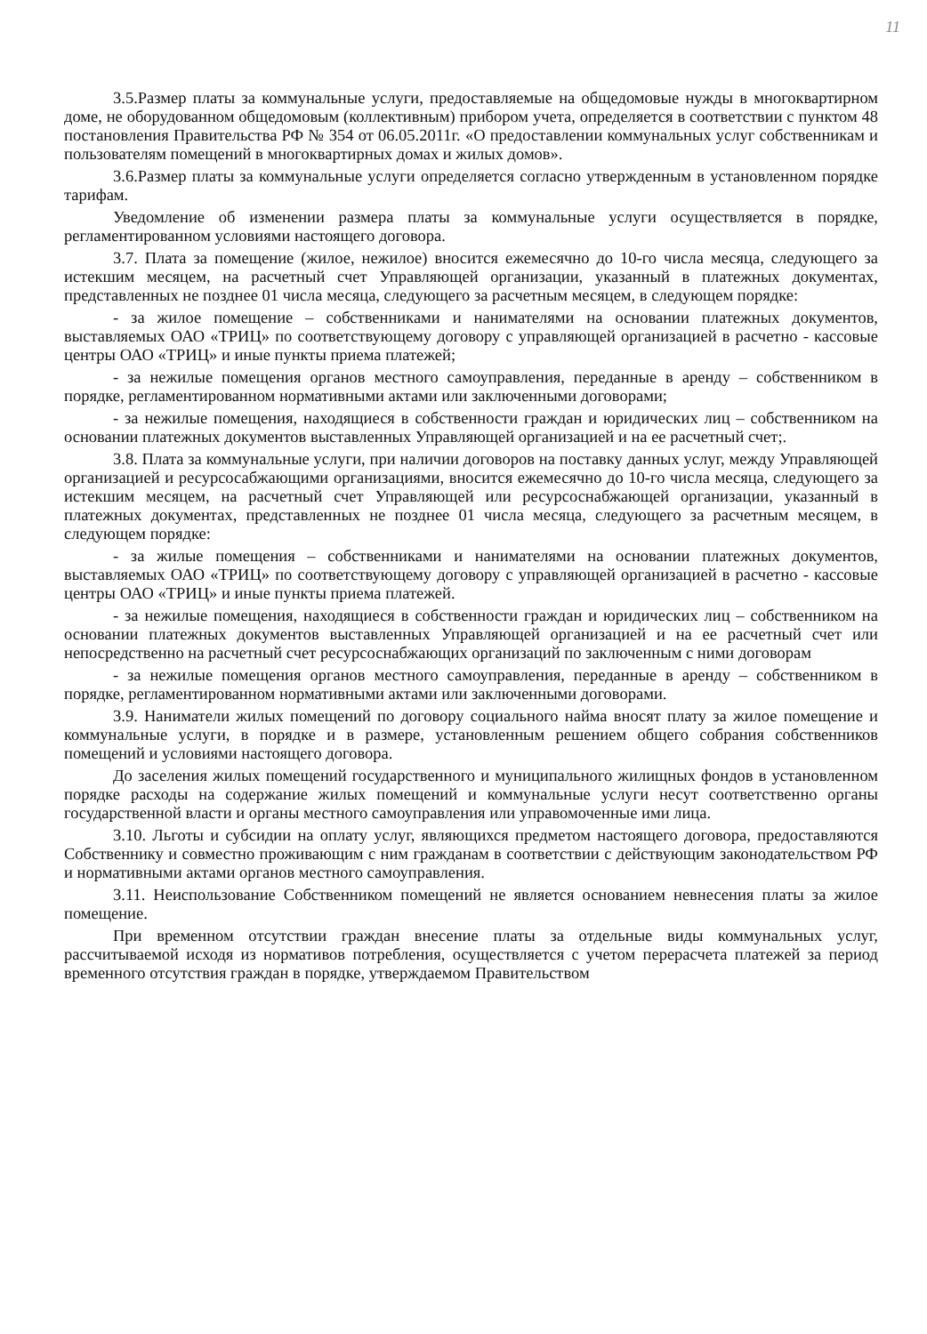11
3.5.Размер платы за коммунальные услуги, предоставляемые на общедомовые нужды в многоквартирном доме, не оборудованном общедомовым (коллективным) прибором учета, определяется в соответствии с пунктом 48 постановления Правительства РФ № 354 от 06.05.2011г. «О предоставлении коммунальных услуг собственникам и пользователям помещений в многоквартирных домах и жилых домов».
3.6.Размер платы за коммунальные услуги определяется согласно утвержденным в установленном порядке тарифам.
Уведомление об изменении размера платы за коммунальные услуги осуществляется в порядке, регламентированном условиями настоящего договора.
3.7. Плата за помещение (жилое, нежилое) вносится ежемесячно до 10-го числа месяца, следующего за истекшим месяцем, на расчетный счет Управляющей организации, указанный в платежных документах, представленных не позднее 01 числа месяца, следующего за расчетным месяцем, в следующем порядке:
- за жилое помещение – собственниками и нанимателями на основании платежных документов, выставляемых ОАО «ТРИЦ» по соответствующему договору с управляющей организацией в расчетно - кассовые центры ОАО «ТРИЦ» и иные пункты приема платежей;
- за нежилые помещения органов местного самоуправления, переданные в аренду – собственником в порядке, регламентированном нормативными актами или заключенными договорами;
- за нежилые помещения, находящиеся в собственности граждан и юридических лиц – собственником на основании платежных документов выставленных Управляющей организацией и на ее расчетный счет;.
3.8. Плата за коммунальные услуги, при наличии договоров на поставку данных услуг, между Управляющей организацией и ресурсосабжающими организациями, вносится ежемесячно до 10-го числа месяца, следующего за истекшим месяцем, на расчетный счет Управляющей или ресурсоснабжающей организации, указанный в платежных документах, представленных не позднее 01 числа месяца, следующего за расчетным месяцем, в следующем порядке:
- за жилые помещения – собственниками и нанимателями на основании платежных документов, выставляемых ОАО «ТРИЦ» по соответствующему договору с управляющей организацией в расчетно - кассовые центры ОАО «ТРИЦ» и иные пункты приема платежей.
- за нежилые помещения, находящиеся в собственности граждан и юридических лиц – собственником на основании платежных документов выставленных Управляющей организацией и на ее расчетный счет или непосредственно на расчетный счет ресурсоснабжающих организаций по заключенным с ними договорам
- за нежилые помещения органов местного самоуправления, переданные в аренду – собственником в порядке, регламентированном нормативными актами или заключенными договорами.
3.9. Наниматели жилых помещений по договору социального найма вносят плату за жилое помещение и коммунальные услуги, в порядке и в размере, установленным решением общего собрания собственников помещений и условиями настоящего договора.
До заселения жилых помещений государственного и муниципального жилищных фондов в установленном порядке расходы на содержание жилых помещений и коммунальные услуги несут соответственно органы государственной власти и органы местного самоуправления или управомоченные ими лица.
3.10. Льготы и субсидии на оплату услуг, являющихся предметом настоящего договора, предоставляются Собственнику и совместно проживающим с ним гражданам в соответствии с действующим законодательством РФ и нормативными актами органов местного самоуправления.
3.11. Неиспользование Собственником помещений не является основанием невнесения платы за жилое помещение.
При временном отсутствии граждан внесение платы за отдельные виды коммунальных услуг, рассчитываемой исходя из нормативов потребления, осуществляется с учетом перерасчета платежей за период временного отсутствия граждан в порядке, утверждаемом Правительством